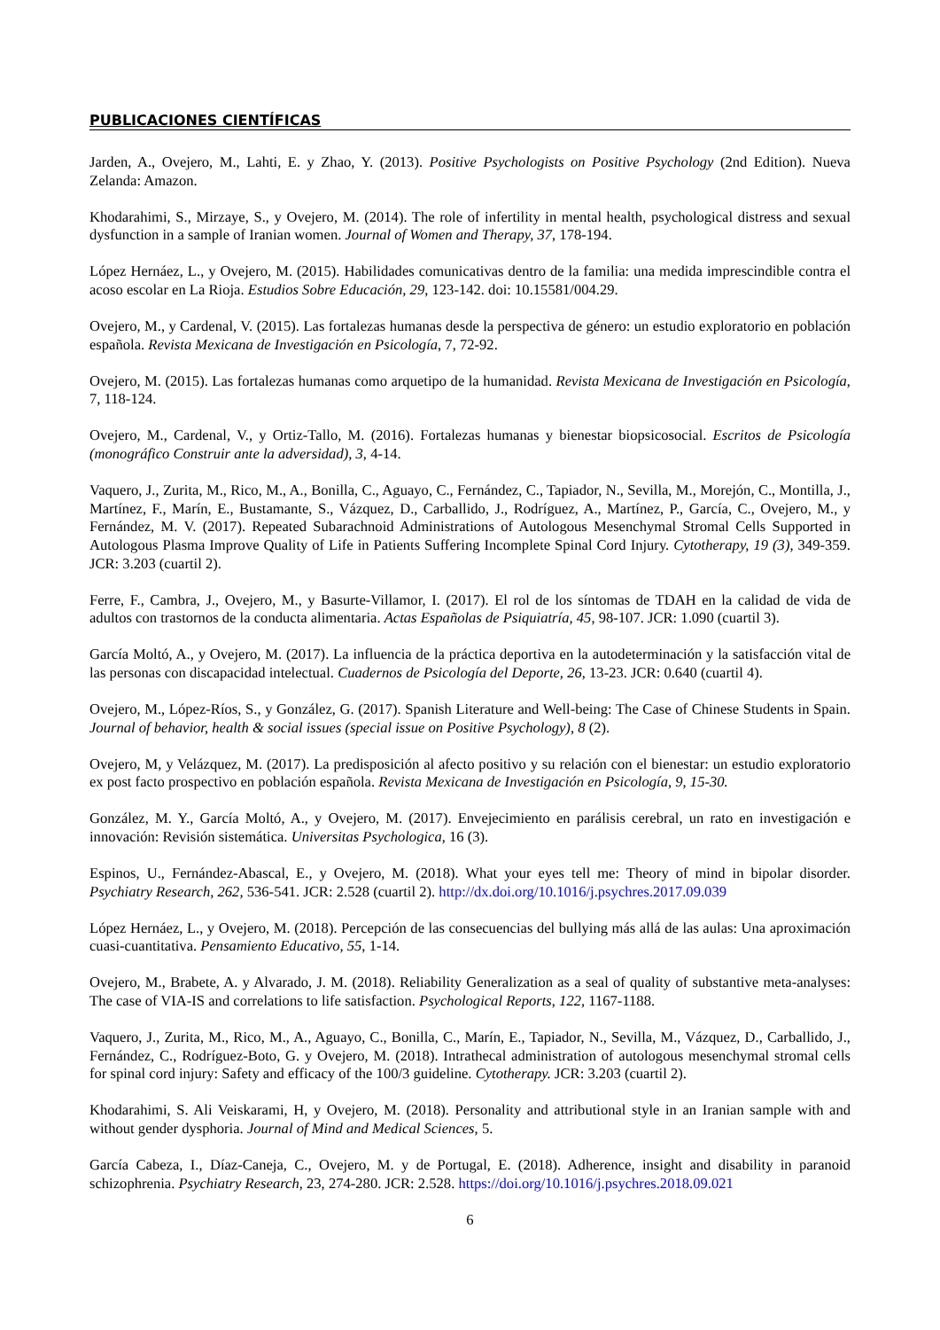PUBLICACIONES CIENTÍFICAS
Jarden, A., Ovejero, M., Lahti, E. y Zhao, Y. (2013). Positive Psychologists on Positive Psychology (2nd Edition). Nueva Zelanda: Amazon.
Khodarahimi, S., Mirzaye, S., y Ovejero, M. (2014). The role of infertility in mental health, psychological distress and sexual dysfunction in a sample of Iranian women. Journal of Women and Therapy, 37, 178-194.
López Hernáez, L., y Ovejero, M. (2015). Habilidades comunicativas dentro de la familia: una medida imprescindible contra el acoso escolar en La Rioja. Estudios Sobre Educación, 29, 123-142. doi: 10.15581/004.29.
Ovejero, M., y Cardenal, V. (2015). Las fortalezas humanas desde la perspectiva de género: un estudio exploratorio en población española. Revista Mexicana de Investigación en Psicología, 7, 72-92.
Ovejero, M. (2015). Las fortalezas humanas como arquetipo de la humanidad. Revista Mexicana de Investigación en Psicología, 7, 118-124.
Ovejero, M., Cardenal, V., y Ortiz-Tallo, M. (2016). Fortalezas humanas y bienestar biopsicosocial. Escritos de Psicología (monográfico Construir ante la adversidad), 3, 4-14.
Vaquero, J., Zurita, M., Rico, M., A., Bonilla, C., Aguayo, C., Fernández, C., Tapiador, N., Sevilla, M., Morejón, C., Montilla, J., Martínez, F., Marín, E., Bustamante, S., Vázquez, D., Carballido, J., Rodríguez, A., Martínez, P., García, C., Ovejero, M., y Fernández, M. V. (2017). Repeated Subarachnoid Administrations of Autologous Mesenchymal Stromal Cells Supported in Autologous Plasma Improve Quality of Life in Patients Suffering Incomplete Spinal Cord Injury. Cytotherapy, 19 (3), 349-359. JCR: 3.203 (cuartil 2).
Ferre, F., Cambra, J., Ovejero, M., y Basurte-Villamor, I. (2017). El rol de los síntomas de TDAH en la calidad de vida de adultos con trastornos de la conducta alimentaria. Actas Españolas de Psiquiatría, 45, 98-107. JCR: 1.090 (cuartil 3).
García Moltó, A., y Ovejero, M. (2017). La influencia de la práctica deportiva en la autodeterminación y la satisfacción vital de las personas con discapacidad intelectual. Cuadernos de Psicología del Deporte, 26, 13-23. JCR: 0.640 (cuartil 4).
Ovejero, M., López-Ríos, S., y González, G. (2017). Spanish Literature and Well-being: The Case of Chinese Students in Spain. Journal of behavior, health & social issues (special issue on Positive Psychology), 8 (2).
Ovejero, M, y Velázquez, M. (2017). La predisposición al afecto positivo y su relación con el bienestar: un estudio exploratorio ex post facto prospectivo en población española. Revista Mexicana de Investigación en Psicología, 9, 15-30.
González, M. Y., García Moltó, A., y Ovejero, M. (2017). Envejecimiento en parálisis cerebral, un rato en investigación e innovación: Revisión sistemática. Universitas Psychologica, 16 (3).
Espinos, U., Fernández-Abascal, E., y Ovejero, M. (2018). What your eyes tell me: Theory of mind in bipolar disorder. Psychiatry Research, 262, 536-541. JCR: 2.528 (cuartil 2). http://dx.doi.org/10.1016/j.psychres.2017.09.039
López Hernáez, L., y Ovejero, M. (2018). Percepción de las consecuencias del bullying más allá de las aulas: Una aproximación cuasi-cuantitativa. Pensamiento Educativo, 55, 1-14.
Ovejero, M., Brabete, A. y Alvarado, J. M. (2018). Reliability Generalization as a seal of quality of substantive meta-analyses: The case of VIA-IS and correlations to life satisfaction. Psychological Reports, 122, 1167-1188.
Vaquero, J., Zurita, M., Rico, M., A., Aguayo, C., Bonilla, C., Marín, E., Tapiador, N., Sevilla, M., Vázquez, D., Carballido, J., Fernández, C., Rodríguez-Boto, G. y Ovejero, M. (2018). Intrathecal administration of autologous mesenchymal stromal cells for spinal cord injury: Safety and efficacy of the 100/3 guideline. Cytotherapy. JCR: 3.203 (cuartil 2).
Khodarahimi, S. Ali Veiskarami, H, y Ovejero, M. (2018). Personality and attributional style in an Iranian sample with and without gender dysphoria. Journal of Mind and Medical Sciences, 5.
García Cabeza, I., Díaz-Caneja, C., Ovejero, M. y de Portugal, E. (2018). Adherence, insight and disability in paranoid schizophrenia. Psychiatry Research, 23, 274-280. JCR: 2.528. https://doi.org/10.1016/j.psychres.2018.09.021
6